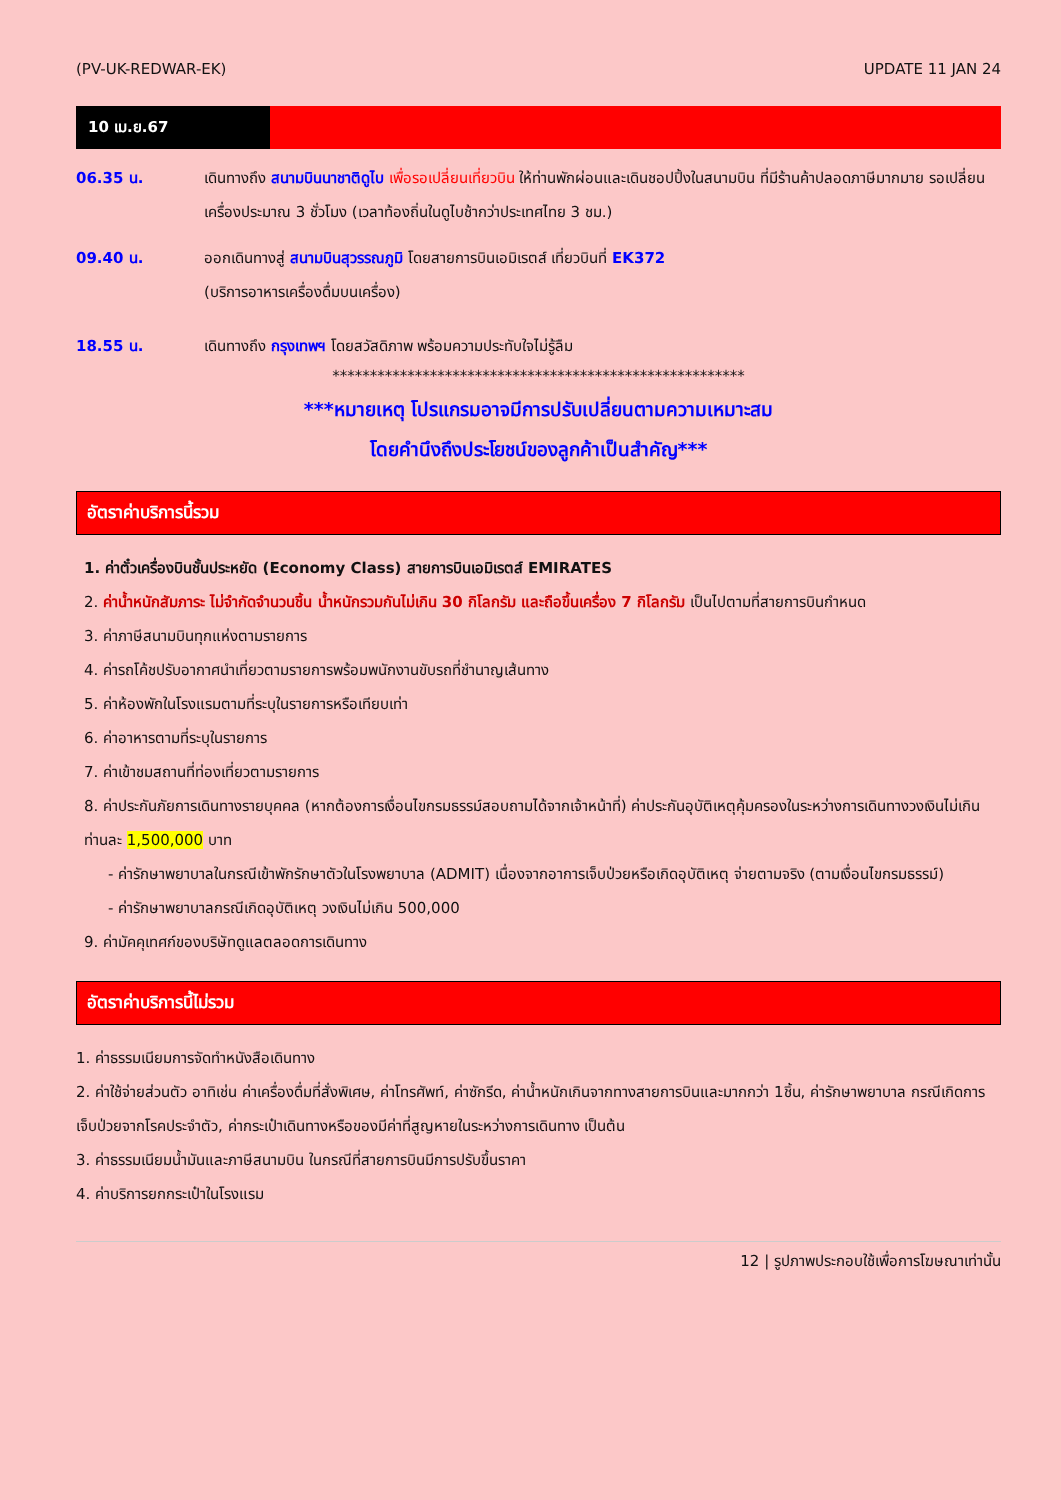(PV-UK-REDWAR-EK) UPDATE 11 JAN 24
10 เม.ย.67
06.35 น. เดินทางถึง สนามบินนาชาติดูไบ เพื่อรอเปลี่ยนเที่ยวบิน ให้ท่านพักผ่อนและเดินชอปปิ้งในสนามบิน ที่มีร้านค้าปลอดภาษีมากมาย รอเปลี่ยนเครื่องประมาณ 3 ชั่วโมง (เวลาท้องถิ่นในดูไบช้ากว่าประเทศไทย 3 ชม.)
09.40 น. ออกเดินทางสู่ สนามบินสุวรรณภูมิ โดยสายการบินเอมิเรตส์ เที่ยวบินที่ EK372
(บริการอาหารเครื่องดื่มบนเครื่อง)
18.55 น. เดินทางถึง กรุงเทพฯ โดยสวัสดิภาพ พร้อมความประทับใจไม่รู้ลืม
*******************************************************
***หมายเหตุ โปรแกรมอาจมีการปรับเปลี่ยนตามความเหมาะสม
โดยคำนึงถึงประโยชน์ของลูกค้าเป็นสำคัญ***
อัตราค่าบริการนี้รวม
1. ค่าตั๋วเครื่องบินชั้นประหยัด (Economy Class) สายการบินเอมิเรตส์ EMIRATES
2. ค่าน้ำหนักสัมภาระ ไม่จำกัดจำนวนชิ้น น้ำหนักรวมกันไม่เกิน 30 กิโลกรัม และถือขึ้นเครื่อง 7 กิโลกรัม เป็นไปตามที่สายการบินกำหนด
3. ค่าภาษีสนามบินทุกแห่งตามรายการ
4. ค่ารถโค้ชปรับอากาศนำเที่ยวตามรายการพร้อมพนักงานขับรถที่ชำนาญเส้นทาง
5. ค่าห้องพักในโรงแรมตามที่ระบุในรายการหรือเทียบเท่า
6. ค่าอาหารตามที่ระบุในรายการ
7. ค่าเข้าชมสถานที่ท่องเที่ยวตามรายการ
8. ค่าประกันภัยการเดินทางรายบุคคล (หากต้องการเงื่อนไขกรมธรรม์สอบถามได้จากเจ้าหน้าที่) ค่าประกันอุบัติเหตุคุ้มครองในระหว่างการเดินทางวงเงินไม่เกินท่านละ 1,500,000 บาท
- ค่ารักษาพยาบาลในกรณีเข้าพักรักษาตัวในโรงพยาบาล (ADMIT) เนื่องจากอาการเจ็บป่วยหรือเกิดอุบัติเหตุ จ่ายตามจริง (ตามเงื่อนไขกรมธรรม์)
- ค่ารักษาพยาบาลกรณีเกิดอุบัติเหตุ วงเงินไม่เกิน 500,000
9. ค่ามัคคุเทศก์ของบริษัทดูแลตลอดการเดินทาง
อัตราค่าบริการนี้ไม่รวม
1. ค่าธรรมเนียมการจัดทำหนังสือเดินทาง
2. ค่าใช้จ่ายส่วนตัว อาทิเช่น ค่าเครื่องดื่มที่สั่งพิเศษ, ค่าโทรศัพท์, ค่าซักรีด, ค่าน้ำหนักเกินจากทางสายการบินและมากกว่า 1ชิ้น, ค่ารักษาพยาบาล กรณีเกิดการเจ็บป่วยจากโรคประจำตัว, ค่ากระเป๋าเดินทางหรือของมีค่าที่สูญหายในระหว่างการเดินทาง เป็นต้น
3. ค่าธรรมเนียมน้ำมันและภาษีสนามบิน ในกรณีที่สายการบินมีการปรับขึ้นราคา
4. ค่าบริการยกกระเป๋าในโรงแรม
12 | รูปภาพประกอบใช้เพื่อการโฆษณาเท่านั้น